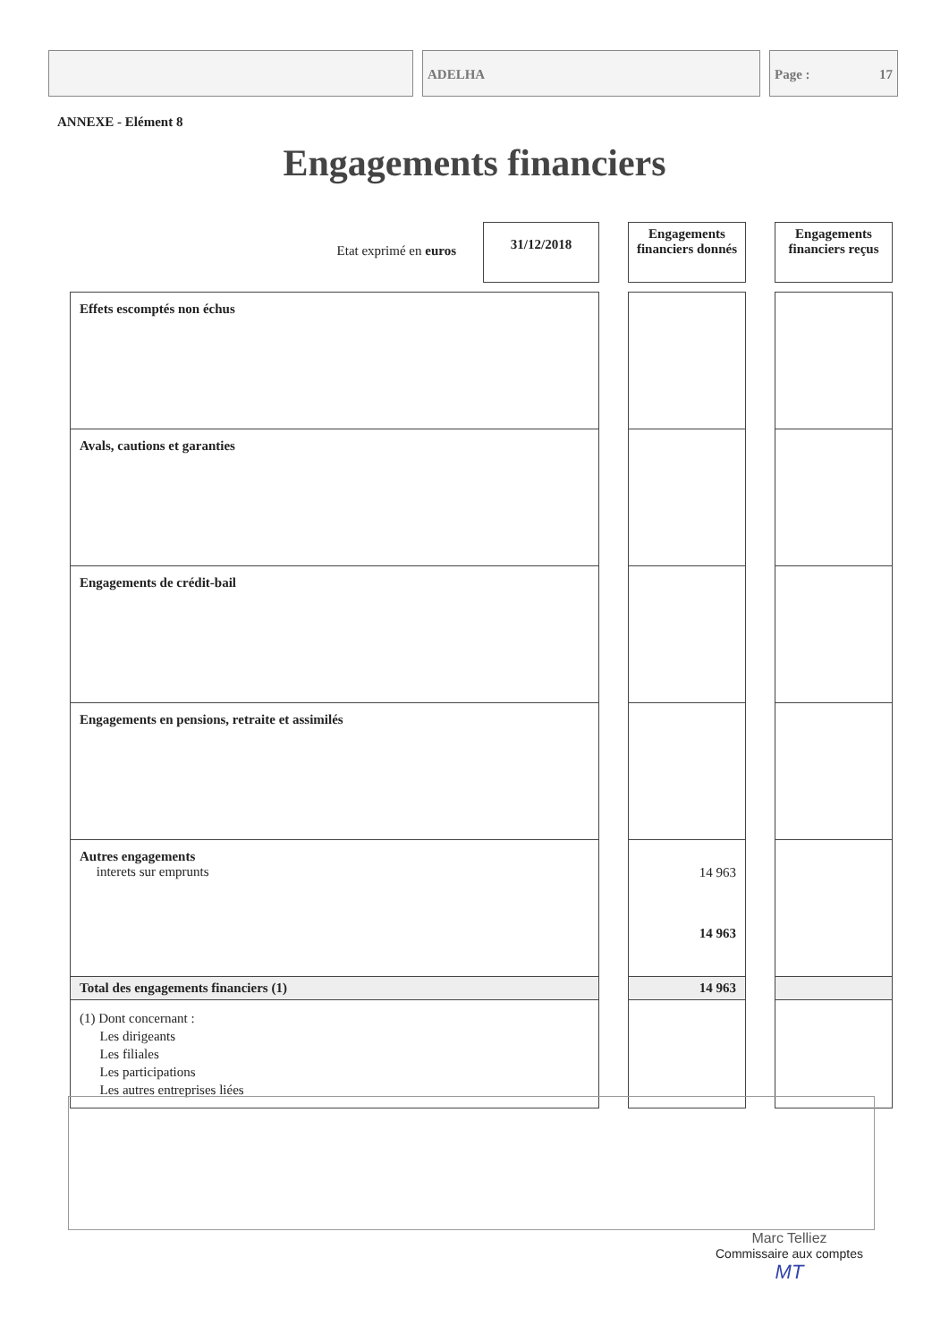ADELHA Page : 17
ANNEXE - Elément 8
Engagements financiers
| Etat exprimé en euros | 31/12/2018 | | Engagements financiers donnés | | Engagements financiers reçus |
| Effets escomptés non échus | | | | | |
| Avals, cautions et garanties | | | | | |
| Engagements de crédit-bail | | | | | |
| Engagements en pensions, retraite et assimilés | | | | | |
| Autres engagements interets sur emprunts | | | 14 963 14 963 | | |
| Total des engagements financiers (1) | | | 14 963 | | |
| (1) Dont concernant : Les dirigeants Les filiales Les participations Les autres entreprises liées | | | | | |
Marc Telliez
Commissaire aux comptes
MT